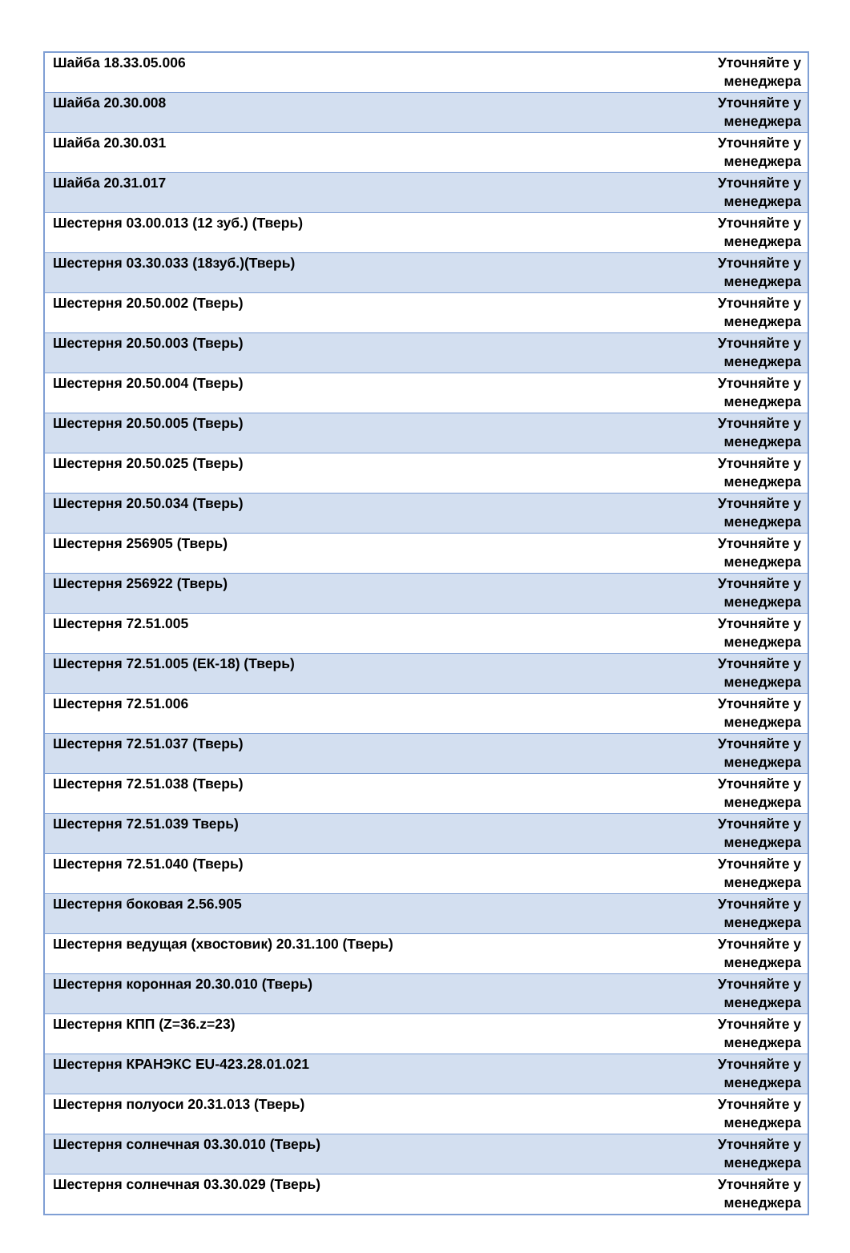| Шайба 18.33.05.006 | Уточняйте у менеджера |
| Шайба 20.30.008 | Уточняйте у менеджера |
| Шайба 20.30.031 | Уточняйте у менеджера |
| Шайба 20.31.017 | Уточняйте у менеджера |
| Шестерня 03.00.013 (12 зуб.) (Тверь) | Уточняйте у менеджера |
| Шестерня 03.30.033 (18зуб.)(Тверь) | Уточняйте у менеджера |
| Шестерня 20.50.002 (Тверь) | Уточняйте у менеджера |
| Шестерня 20.50.003 (Тверь) | Уточняйте у менеджера |
| Шестерня 20.50.004 (Тверь) | Уточняйте у менеджера |
| Шестерня 20.50.005 (Тверь) | Уточняйте у менеджера |
| Шестерня 20.50.025 (Тверь) | Уточняйте у менеджера |
| Шестерня 20.50.034 (Тверь) | Уточняйте у менеджера |
| Шестерня 256905 (Тверь) | Уточняйте у менеджера |
| Шестерня 256922 (Тверь) | Уточняйте у менеджера |
| Шестерня 72.51.005 | Уточняйте у менеджера |
| Шестерня 72.51.005 (ЕК-18) (Тверь) | Уточняйте у менеджера |
| Шестерня 72.51.006 | Уточняйте у менеджера |
| Шестерня 72.51.037 (Тверь) | Уточняйте у менеджера |
| Шестерня 72.51.038 (Тверь) | Уточняйте у менеджера |
| Шестерня 72.51.039 Тверь) | Уточняйте у менеджера |
| Шестерня 72.51.040 (Тверь) | Уточняйте у менеджера |
| Шестерня боковая 2.56.905 | Уточняйте у менеджера |
| Шестерня ведущая (хвостовик) 20.31.100 (Тверь) | Уточняйте у менеджера |
| Шестерня коронная 20.30.010 (Тверь) | Уточняйте у менеджера |
| Шестерня КПП (Z=36.z=23) | Уточняйте у менеджера |
| Шестерня КРАНЭКС EU-423.28.01.021 | Уточняйте у менеджера |
| Шестерня полуоси 20.31.013 (Тверь) | Уточняйте у менеджера |
| Шестерня солнечная 03.30.010 (Тверь) | Уточняйте у менеджера |
| Шестерня солнечная 03.30.029 (Тверь) | Уточняйте у менеджера |